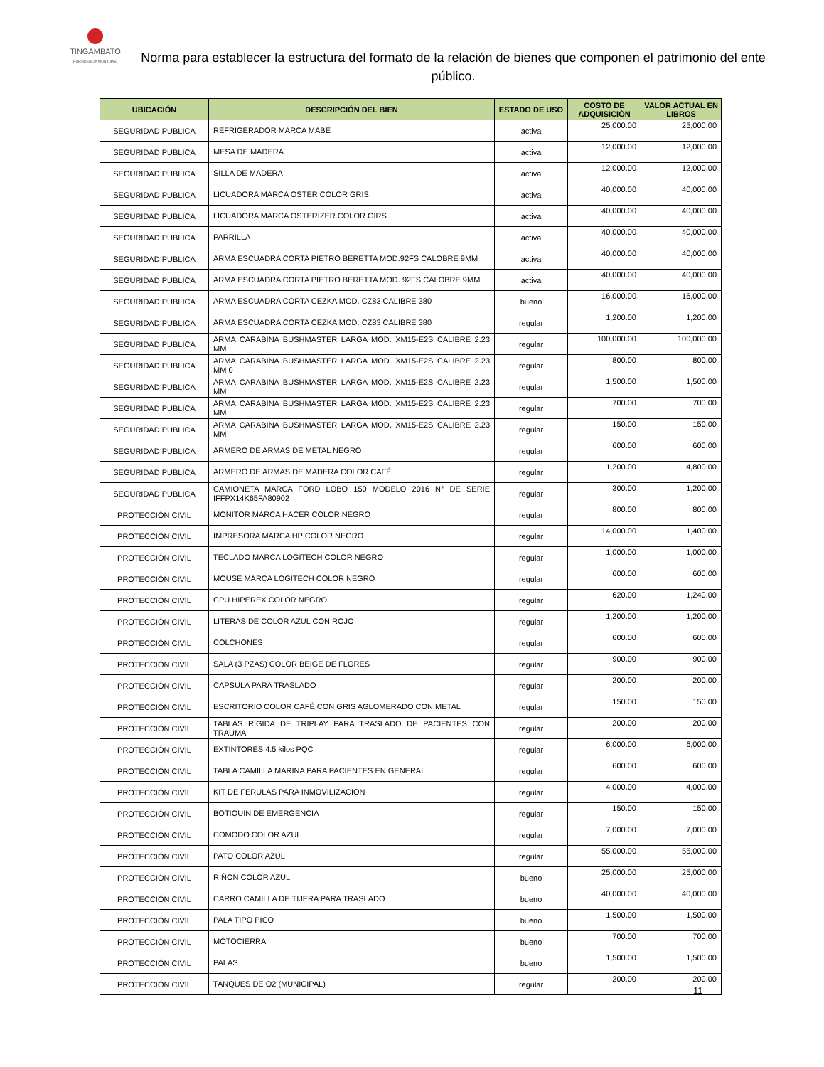TINGAMBATO
PRESIDENCIA MUNICIPAL
Norma para establecer la estructura del formato de la relación de bienes que componen el patrimonio del ente público.
| UBICACIÓN | DESCRIPCIÓN DEL BIEN | ESTADO DE USO | COSTO DE ADQUISICIÓN | VALOR ACTUAL EN LIBROS |
| --- | --- | --- | --- | --- |
| SEGURIDAD PUBLICA | REFRIGERADOR MARCA MABE | activa | 25,000.00 | 25,000.00 |
| SEGURIDAD PUBLICA | MESA DE MADERA | activa | 12,000.00 | 12,000.00 |
| SEGURIDAD PUBLICA | SILLA DE MADERA | activa | 12,000.00 | 12,000.00 |
| SEGURIDAD PUBLICA | LICUADORA MARCA OSTER COLOR GRIS | activa | 40,000.00 | 40,000.00 |
| SEGURIDAD PUBLICA | LICUADORA MARCA OSTERIZER COLOR GIRS | activa | 40,000.00 | 40,000.00 |
| SEGURIDAD PUBLICA | PARRILLA | activa | 40,000.00 | 40,000.00 |
| SEGURIDAD PUBLICA | ARMA ESCUADRA CORTA PIETRO BERETTA MOD.92FS CALOBRE 9MM | activa | 40,000.00 | 40,000.00 |
| SEGURIDAD PUBLICA | ARMA ESCUADRA CORTA PIETRO BERETTA MOD. 92FS CALOBRE 9MM | activa | 40,000.00 | 40,000.00 |
| SEGURIDAD PUBLICA | ARMA ESCUADRA CORTA CEZKA MOD. CZ83 CALIBRE 380 | bueno | 16,000.00 | 16,000.00 |
| SEGURIDAD PUBLICA | ARMA ESCUADRA CORTA CEZKA MOD. CZ83 CALIBRE 380 | regular | 1,200.00 | 1,200.00 |
| SEGURIDAD PUBLICA | ARMA CARABINA BUSHMASTER LARGA MOD. XM15-E2S CALIBRE 2.23 MM | regular | 100,000.00 | 100,000.00 |
| SEGURIDAD PUBLICA | ARMA CARABINA BUSHMASTER LARGA MOD. XM15-E2S CALIBRE 2.23 MM 0 | regular | 800.00 | 800.00 |
| SEGURIDAD PUBLICA | ARMA CARABINA BUSHMASTER LARGA MOD. XM15-E2S CALIBRE 2.23 MM | regular | 1,500.00 | 1,500.00 |
| SEGURIDAD PUBLICA | ARMA CARABINA BUSHMASTER LARGA MOD. XM15-E2S CALIBRE 2.23 MM | regular | 700.00 | 700.00 |
| SEGURIDAD PUBLICA | ARMA CARABINA BUSHMASTER LARGA MOD. XM15-E2S CALIBRE 2.23 MM | regular | 150.00 | 150.00 |
| SEGURIDAD PUBLICA | ARMERO DE ARMAS DE METAL NEGRO | regular | 600.00 | 600.00 |
| SEGURIDAD PUBLICA | ARMERO DE ARMAS DE MADERA COLOR CAFÉ | regular | 1,200.00 | 4,800.00 |
| SEGURIDAD PUBLICA | CAMIONETA MARCA FORD LOBO 150 MODELO 2016 N° DE SERIE IFFPX14K65FA80902 | regular | 300.00 | 1,200.00 |
| PROTECCIÓN CIVIL | MONITOR MARCA HACER COLOR NEGRO | regular | 800.00 | 800.00 |
| PROTECCIÓN CIVIL | IMPRESORA MARCA HP COLOR NEGRO | regular | 14,000.00 | 1,400.00 |
| PROTECCIÓN CIVIL | TECLADO MARCA LOGITECH COLOR NEGRO | regular | 1,000.00 | 1,000.00 |
| PROTECCIÓN CIVIL | MOUSE MARCA LOGITECH COLOR NEGRO | regular | 600.00 | 600.00 |
| PROTECCIÓN CIVIL | CPU HIPEREX COLOR NEGRO | regular | 620.00 | 1,240.00 |
| PROTECCIÓN CIVIL | LITERAS DE COLOR AZUL CON ROJO | regular | 1,200.00 | 1,200.00 |
| PROTECCIÓN CIVIL | COLCHONES | regular | 600.00 | 600.00 |
| PROTECCIÓN CIVIL | SALA (3 PZAS) COLOR BEIGE DE FLORES | regular | 900.00 | 900.00 |
| PROTECCIÓN CIVIL | CAPSULA PARA TRASLADO | regular | 200.00 | 200.00 |
| PROTECCIÓN CIVIL | ESCRITORIO COLOR CAFÉ CON GRIS AGLOMERADO CON METAL | regular | 150.00 | 150.00 |
| PROTECCIÓN CIVIL | TABLAS RIGIDA DE TRIPLAY PARA TRASLADO DE PACIENTES CON TRAUMA | regular | 200.00 | 200.00 |
| PROTECCIÓN CIVIL | EXTINTORES 4.5 kilos PQC | regular | 6,000.00 | 6,000.00 |
| PROTECCIÓN CIVIL | TABLA CAMILLA MARINA PARA PACIENTES EN GENERAL | regular | 600.00 | 600.00 |
| PROTECCIÓN CIVIL | KIT DE FERULAS PARA INMOVILIZACION | regular | 4,000.00 | 4,000.00 |
| PROTECCIÓN CIVIL | BOTIQUIN DE EMERGENCIA | regular | 150.00 | 150.00 |
| PROTECCIÓN CIVIL | COMODO COLOR AZUL | regular | 7,000.00 | 7,000.00 |
| PROTECCIÓN CIVIL | PATO COLOR AZUL | regular | 55,000.00 | 55,000.00 |
| PROTECCIÓN CIVIL | RIÑON COLOR AZUL | bueno | 25,000.00 | 25,000.00 |
| PROTECCIÓN CIVIL | CARRO CAMILLA DE TIJERA PARA TRASLADO | bueno | 40,000.00 | 40,000.00 |
| PROTECCIÓN CIVIL | PALA TIPO PICO | bueno | 1,500.00 | 1,500.00 |
| PROTECCIÓN CIVIL | MOTOCIERRA | bueno | 700.00 | 700.00 |
| PROTECCIÓN CIVIL | PALAS | bueno | 1,500.00 | 1,500.00 |
| PROTECCIÓN CIVIL | TANQUES DE O2 (MUNICIPAL) | regular | 200.00 | 200.00 |
11